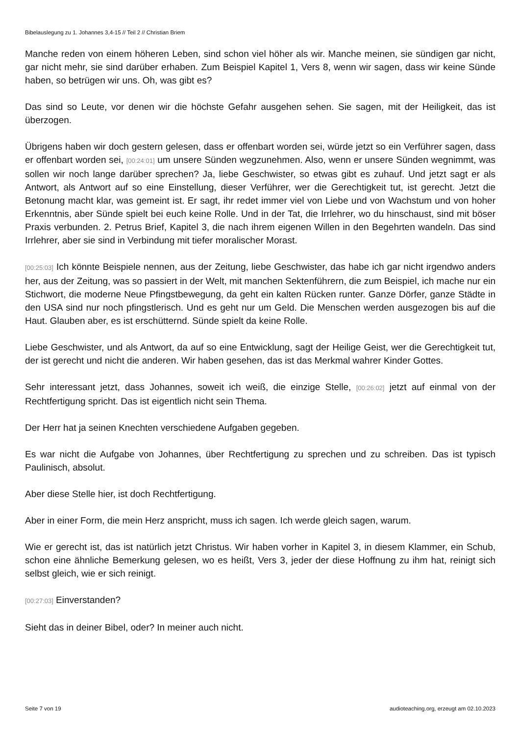Bibelauslegung zu 1. Johannes 3,4-15 // Teil 2 // Christian Briem
Manche reden von einem höheren Leben, sind schon viel höher als wir. Manche meinen, sie sündigen gar nicht, gar nicht mehr, sie sind darüber erhaben. Zum Beispiel Kapitel 1, Vers 8, wenn wir sagen, dass wir keine Sünde haben, so betrügen wir uns. Oh, was gibt es?
Das sind so Leute, vor denen wir die höchste Gefahr ausgehen sehen. Sie sagen, mit der Heiligkeit, das ist überzogen.
Übrigens haben wir doch gestern gelesen, dass er offenbart worden sei, würde jetzt so ein Verführer sagen, dass er offenbart worden sei, [00:24:01] um unsere Sünden wegzunehmen. Also, wenn er unsere Sünden wegnimmt, was sollen wir noch lange darüber sprechen? Ja, liebe Geschwister, so etwas gibt es zuhauf. Und jetzt sagt er als Antwort, als Antwort auf so eine Einstellung, dieser Verführer, wer die Gerechtigkeit tut, ist gerecht. Jetzt die Betonung macht klar, was gemeint ist. Er sagt, ihr redet immer viel von Liebe und von Wachstum und von hoher Erkenntnis, aber Sünde spielt bei euch keine Rolle. Und in der Tat, die Irrlehrer, wo du hinschaust, sind mit böser Praxis verbunden. 2. Petrus Brief, Kapitel 3, die nach ihrem eigenen Willen in den Begehrten wandeln. Das sind Irrlehrer, aber sie sind in Verbindung mit tiefer moralischer Morast.
[00:25:03] Ich könnte Beispiele nennen, aus der Zeitung, liebe Geschwister, das habe ich gar nicht irgendwo anders her, aus der Zeitung, was so passiert in der Welt, mit manchen Sektenführern, die zum Beispiel, ich mache nur ein Stichwort, die moderne Neue Pfingstbewegung, da geht ein kalten Rücken runter. Ganze Dörfer, ganze Städte in den USA sind nur noch pfingstlerisch. Und es geht nur um Geld. Die Menschen werden ausgezogen bis auf die Haut. Glauben aber, es ist erschütternd. Sünde spielt da keine Rolle.
Liebe Geschwister, und als Antwort, da auf so eine Entwicklung, sagt der Heilige Geist, wer die Gerechtigkeit tut, der ist gerecht und nicht die anderen. Wir haben gesehen, das ist das Merkmal wahrer Kinder Gottes.
Sehr interessant jetzt, dass Johannes, soweit ich weiß, die einzige Stelle, [00:26:02] jetzt auf einmal von der Rechtfertigung spricht. Das ist eigentlich nicht sein Thema.
Der Herr hat ja seinen Knechten verschiedene Aufgaben gegeben.
Es war nicht die Aufgabe von Johannes, über Rechtfertigung zu sprechen und zu schreiben. Das ist typisch Paulinisch, absolut.
Aber diese Stelle hier, ist doch Rechtfertigung.
Aber in einer Form, die mein Herz anspricht, muss ich sagen. Ich werde gleich sagen, warum.
Wie er gerecht ist, das ist natürlich jetzt Christus. Wir haben vorher in Kapitel 3, in diesem Klammer, ein Schub, schon eine ähnliche Bemerkung gelesen, wo es heißt, Vers 3, jeder der diese Hoffnung zu ihm hat, reinigt sich selbst gleich, wie er sich reinigt.
[00:27:03] Einverstanden?
Sieht das in deiner Bibel, oder? In meiner auch nicht.
Seite 7 von 19 audioteaching.org, erzeugt am 02.10.2023